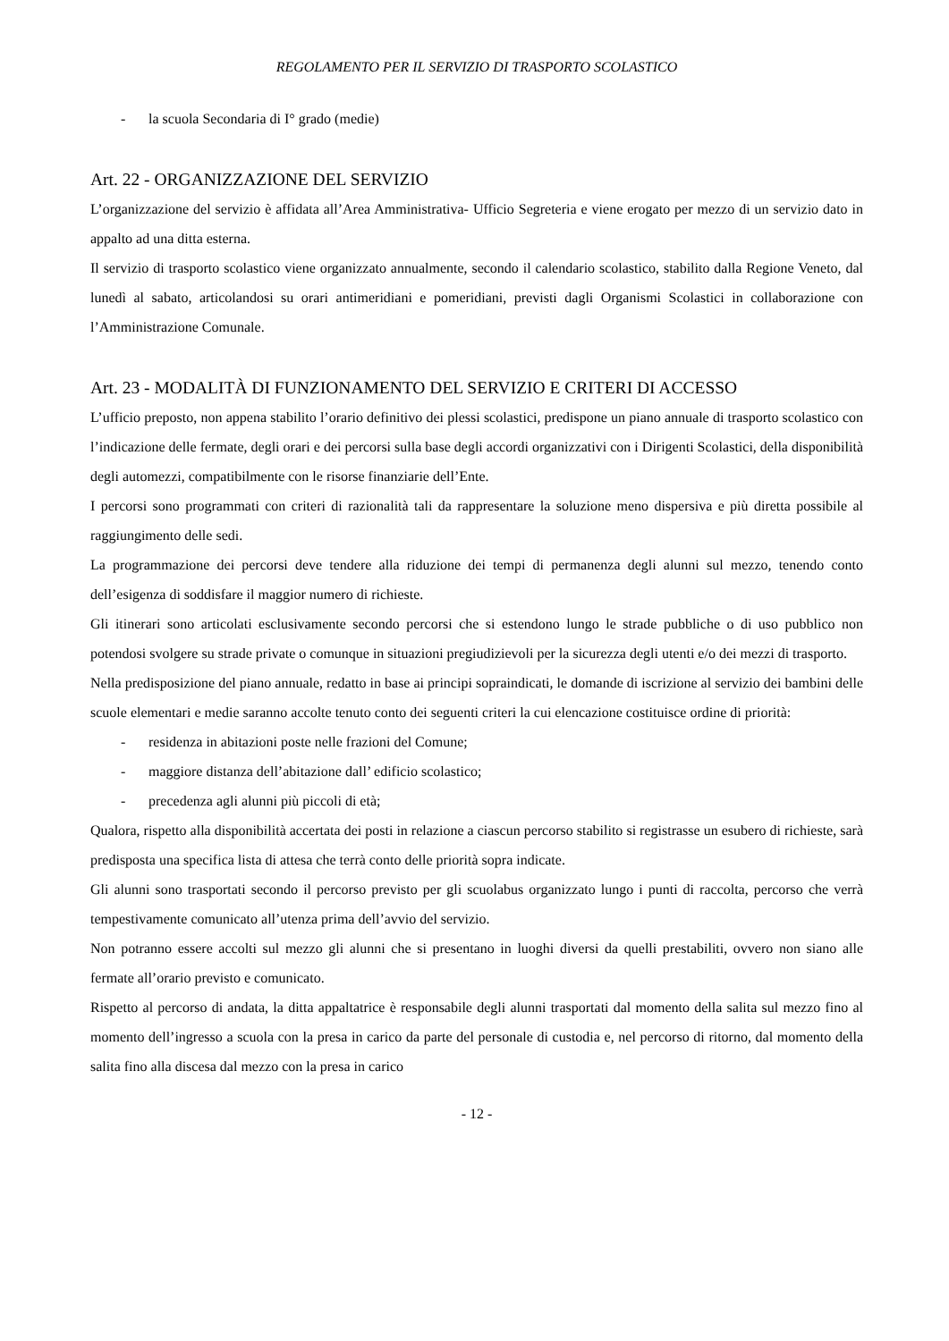REGOLAMENTO PER IL SERVIZIO DI TRASPORTO SCOLASTICO
- la scuola Secondaria di I° grado (medie)
Art. 22 - ORGANIZZAZIONE DEL SERVIZIO
L’organizzazione del servizio è affidata all’Area Amministrativa- Ufficio Segreteria e viene erogato per mezzo di un servizio dato in appalto ad una ditta esterna.
Il servizio di trasporto scolastico viene organizzato annualmente, secondo il calendario scolastico, stabilito dalla Regione Veneto, dal lunedì al sabato, articolandosi su orari antimeridiani e pomeridiani, previsti dagli Organismi Scolastici in collaborazione con l’Amministrazione Comunale.
Art. 23 - MODALITÀ DI FUNZIONAMENTO DEL SERVIZIO E CRITERI DI ACCESSO
L’ufficio preposto, non appena stabilito l’orario definitivo dei plessi scolastici, predispone un piano annuale di trasporto scolastico con l’indicazione delle fermate, degli orari e dei percorsi sulla base degli accordi organizzativi con i Dirigenti Scolastici, della disponibilità degli automezzi, compatibilmente con le risorse finanziarie dell’Ente.
I percorsi sono programmati con criteri di razionalità tali da rappresentare la soluzione meno dispersiva e più diretta possibile al raggiungimento delle sedi.
La programmazione dei percorsi deve tendere alla riduzione dei tempi di permanenza degli alunni sul mezzo, tenendo conto dell’esigenza di soddisfare il maggior numero di richieste.
Gli itinerari sono articolati esclusivamente secondo percorsi che si estendono lungo le strade pubbliche o di uso pubblico non potendosi svolgere su strade private o comunque in situazioni pregiudizievoli per la sicurezza degli utenti e/o dei mezzi di trasporto.
Nella predisposizione del piano annuale, redatto in base ai principi sopraindicati, le domande di iscrizione al servizio dei bambini delle scuole elementari e medie saranno accolte tenuto conto dei seguenti criteri la cui elencazione costituisce ordine di priorità:
- residenza in abitazioni poste nelle frazioni del Comune;
- maggiore distanza dell’abitazione dall’ edificio scolastico;
- precedenza agli alunni più piccoli di età;
Qualora, rispetto alla disponibilità accertata dei posti in relazione a ciascun percorso stabilito si registrasse un esubero di richieste, sarà predisposta una specifica lista di attesa che terrà conto delle priorità sopra indicate.
Gli alunni sono trasportati secondo il percorso previsto per gli scuolabus organizzato lungo i punti di raccolta, percorso che verrà tempestivamente comunicato all’utenza prima dell’avvio del servizio.
Non potranno essere accolti sul mezzo gli alunni che si presentano in luoghi diversi da quelli prestabiliti, ovvero non siano alle fermate all’orario previsto e comunicato.
Rispetto al percorso di andata, la ditta appaltatrice è responsabile degli alunni trasportati dal momento della salita sul mezzo fino al momento dell’ingresso a scuola con la presa in carico da parte del personale di custodia e, nel percorso di ritorno, dal momento della salita fino alla discesa dal mezzo con la presa in carico
- 12 -